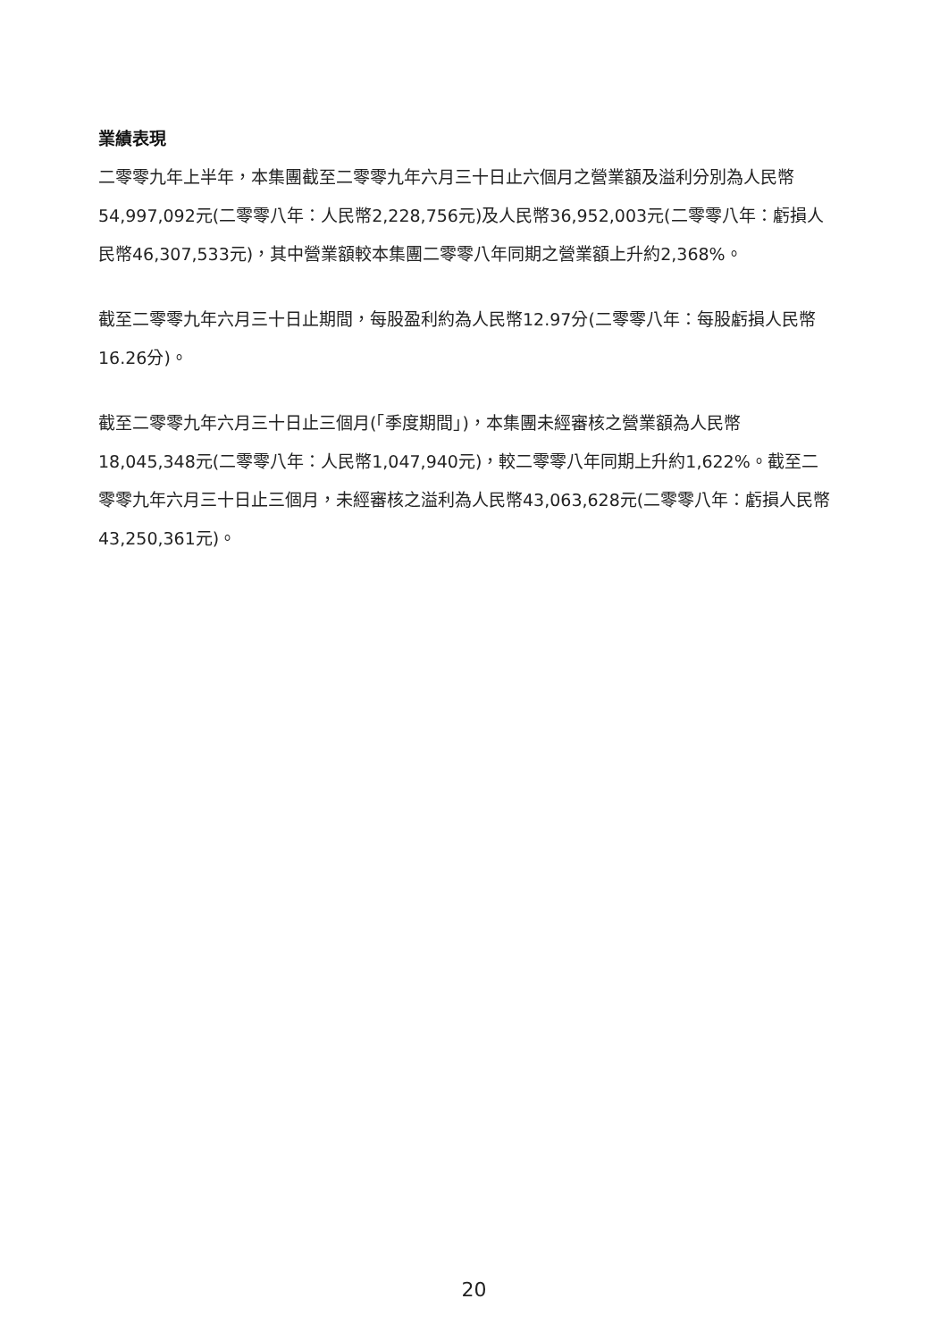業績表現
二零零九年上半年，本集團截至二零零九年六月三十日止六個月之營業額及溢利分別為人民幣54,997,092元(二零零八年：人民幣2,228,756元)及人民幣36,952,003元(二零零八年：虧損人民幣46,307,533元)，其中營業額較本集團二零零八年同期之營業額上升約2,368%。
截至二零零九年六月三十日止期間，每股盈利約為人民幣12.97分(二零零八年：每股虧損人民幣16.26分)。
截至二零零九年六月三十日止三個月(「季度期間」)，本集團未經審核之營業額為人民幣18,045,348元(二零零八年：人民幣1,047,940元)，較二零零八年同期上升約1,622%。截至二零零九年六月三十日止三個月，未經審核之溢利為人民幣43,063,628元(二零零八年：虧損人民幣43,250,361元)。
20